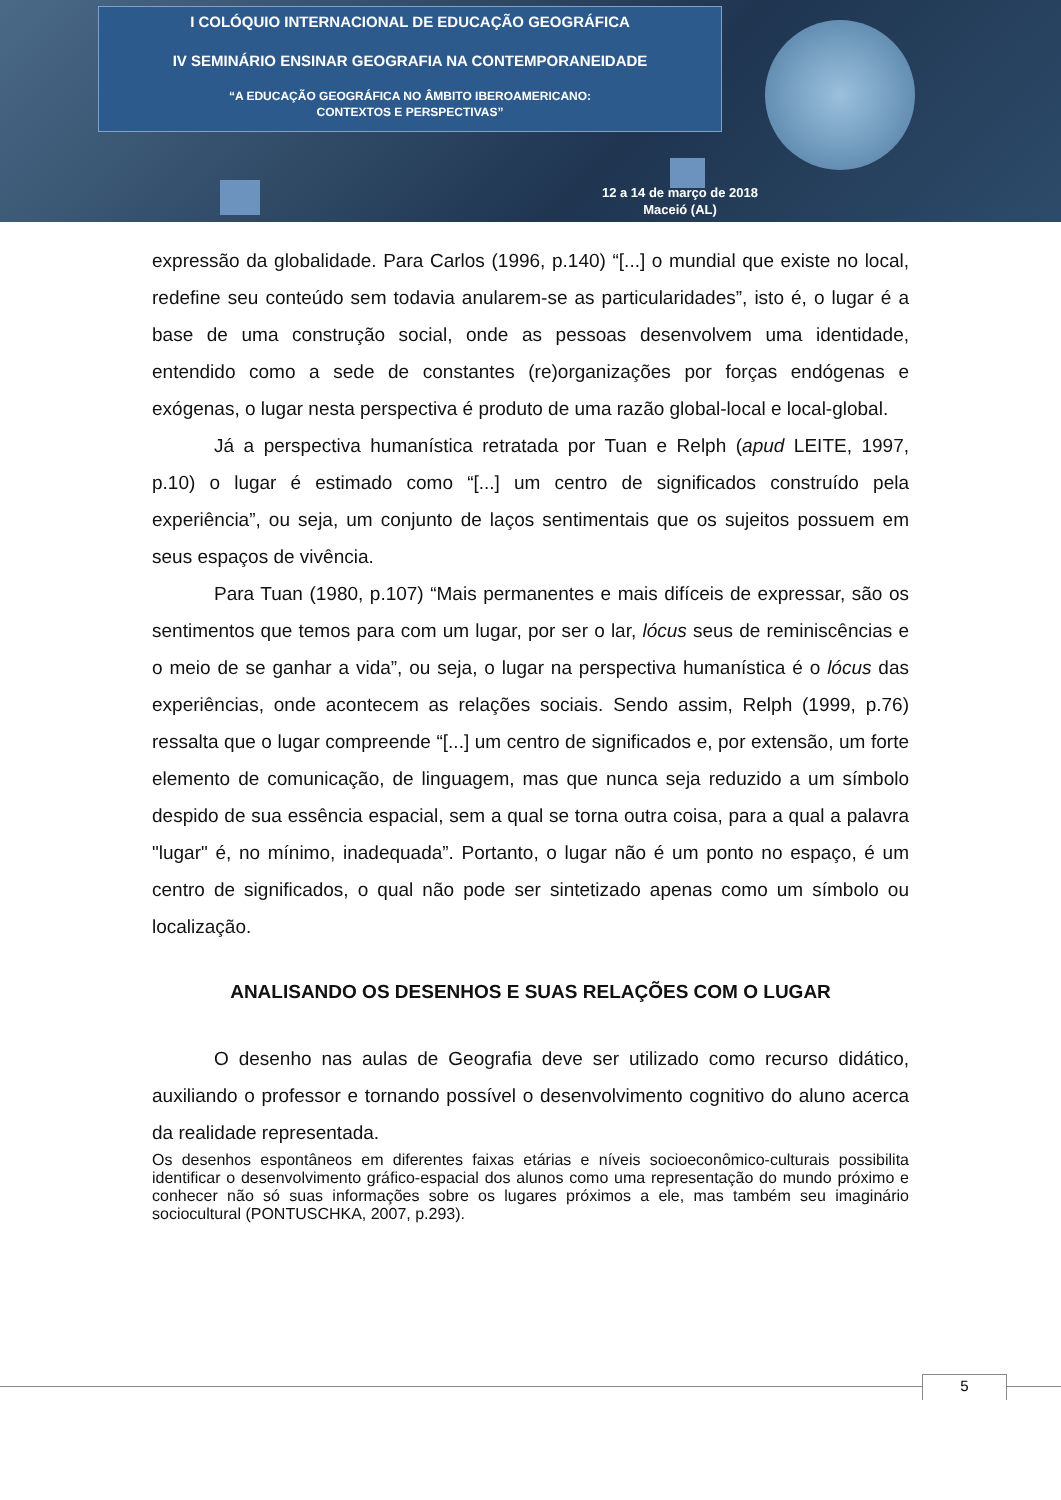I COLÓQUIO INTERNACIONAL DE EDUCAÇÃO GEOGRÁFICA
IV SEMINÁRIO ENSINAR GEOGRAFIA NA CONTEMPORANEIDADE
“A EDUCAÇÃO GEOGRÁFICA NO ÂMBITO IBEROAMERICANO:
CONTEXTOS E PERSPECTIVAS”
12 a 14 de março de 2018
Maceió (AL)
expressão da globalidade. Para Carlos (1996, p.140) “[...] o mundial que existe no local, redefine seu conteúdo sem todavia anularem-se as particularidades”, isto é, o lugar é a base de uma construção social, onde as pessoas desenvolvem uma identidade, entendido como a sede de constantes (re)organizações por forças endógenas e exógenas, o lugar nesta perspectiva é produto de uma razão global-local e local-global.
Já a perspectiva humanística retratada por Tuan e Relph (apud LEITE, 1997, p.10) o lugar é estimado como “[...] um centro de significados construído pela experiência”, ou seja, um conjunto de laços sentimentais que os sujeitos possuem em seus espaços de vivência.
Para Tuan (1980, p.107) “Mais permanentes e mais difíceis de expressar, são os sentimentos que temos para com um lugar, por ser o lar, lócus seus de reminiscências e o meio de se ganhar a vida”, ou seja, o lugar na perspectiva humanística é o lócus das experiências, onde acontecem as relações sociais. Sendo assim, Relph (1999, p.76) ressalta que o lugar compreende “[...] um centro de significados e, por extensão, um forte elemento de comunicação, de linguagem, mas que nunca seja reduzido a um símbolo despido de sua essência espacial, sem a qual se torna outra coisa, para a qual a palavra "lugar" é, no mínimo, inadequada”. Portanto, o lugar não é um ponto no espaço, é um centro de significados, o qual não pode ser sintetizado apenas como um símbolo ou localização.
ANALISANDO OS DESENHOS E SUAS RELAÇÕES COM O LUGAR
O desenho nas aulas de Geografia deve ser utilizado como recurso didático, auxiliando o professor e tornando possível o desenvolvimento cognitivo do aluno acerca da realidade representada.
Os desenhos espontâneos em diferentes faixas etárias e níveis socioeconômico-culturais possibilita identificar o desenvolvimento gráfico-espacial dos alunos como uma representação do mundo próximo e conhecer não só suas informações sobre os lugares próximos a ele, mas também seu imaginário sociocultural (PONTUSCHKA, 2007, p.293).
5